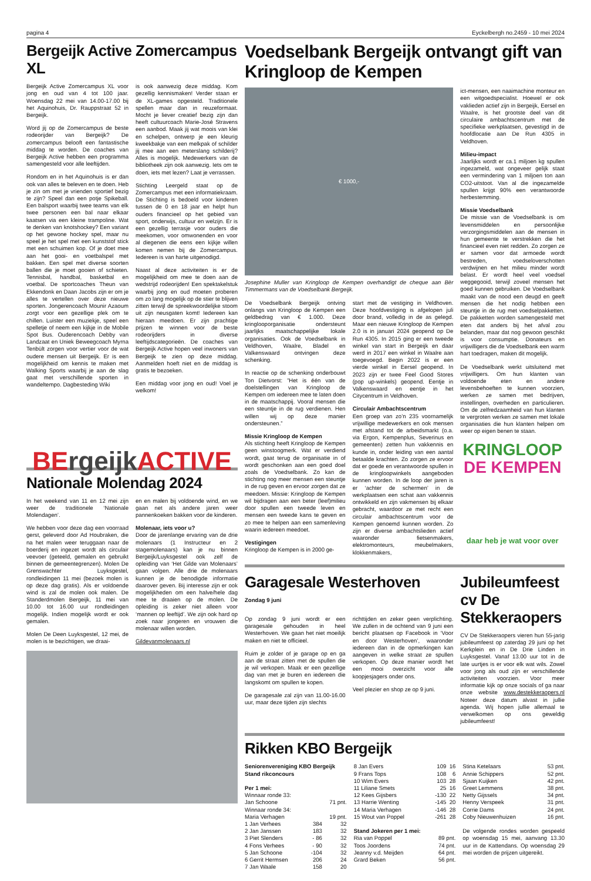pagina 4 Eyckelbergh no.2459 - 10 mei 2024
Bergeijk Active Zomercampus XL
Bergeijk Active Zomercampus XL voor jong en oud van 4 tot 100 jaar. Woensdag 22 mei van 14.00-17.00 bij het Aquinohuis, Dr. Rauppstraat 52 in Bergeijk.
Word jij op de Zomercampus de beste rodeorijder van Bergeijk? De zomercampus belooft een fantastische middag te worden. De coaches van Bergeijk Active hebben een programma samengesteld voor alle leeftijden.
Rondom en in het Aquinohuis is er dan ook van alles te beleven en te doen. Heb je zin om met je vrienden sportief bezig te zijn? Speel dan een potje Spikeball. Een balsport waarbij twee teams van elk twee personen een bal naar elkaar kaatsen via een kleine trampoline. Wat te denken van knotshockey? Een variant op het gewone hockey spel, maar nu speel je het spel met een kunststof stick met een schuimen kop. Of je doet mee aan het gooi- en voetbalspel met bakken. Een spel met diverse soorten ballen die je moet gooien of schieten. Tennisbal, handbal, basketbal en voetbal. De sportcoaches Theun van Ekkendonk en Daan Jacobs zijn er om je alles te vertellen over deze nieuwe sporten. Jongerencoach Mounir Azaoum zorgt voor een gezellige plek om te chillen. Luister een muziekje, speel een spelletje of neem een kijkje in de Mobile Spot Bus. Ouderencoach Debby van Landzaat en Uniek Beweegcoach Myrna Tenbült zorgen voor vertier voor de wat oudere mensen uit Bergeijk. Er is een mogelijkheid om kennis te maken met Walking Sports waarbij je aan de slag gaat met verschillende sporten in wandeltempo. Dagbesteding Wiki
is ook aanwezig deze middag. Kom gezellig kennismaken! Verder staan er de XL-games opgesteld. Traditionele spellen maar dan in reuzeformaat. Mocht je liever creatief bezig zijn dan heeft cultuurcoach Marie-José Stravens een aanbod. Maak jij wat moois van klei en schelpen, ontwerp je een kleurig kweekbakje van een melkpak of schilder jij mee aan een meterslang schilderij? Alles is mogelijk. Medewerkers van de bibliotheek zijn ook aanwezig. Iets om te doen, iets met lezen? Laat je verrassen.
Stichting Leergeld staat op de Zomercampus met een informatiekraam. De Stichting is bedoeld voor kinderen tussen de 0 en 18 jaar en helpt hun ouders financieel op het gebied van sport, onderwijs, cultuur en welzijn. Er is een gezellig terrasje voor ouders die meekomen, voor omwonenden en voor al diegenen die eens een kijkje willen komen nemen bij de Zomercampus. Iedereen is van harte uitgenodigd.
Naast al deze activiteiten is er de mogelijkheid om mee te doen aan de wedstrijd rodeorijden! Een spektakelstuk waarbij jong en oud moeten proberen om zo lang mogelijk op de stier te blijven zitten terwijl de spreekwoordelijke stoom uit zijn neusgaten komt! Iedereen kan hieraan meedoen. Er zijn prachtige prijzen te winnen voor de beste rodeorijders in diverse leeftijdscategorieën. De coaches van Bergeijk Active hopen veel inwoners van Bergeijk te zien op deze middag. Aanmelden hoeft niet en de middag is gratis te bezoeken.
Een middag voor jong en oud! Voel je welkom!
BE rgeijk ACTIVE
Nationale Molendag 2024
In het weekend van 11 en 12 mei zijn weer de traditionele ‘Nationale Molendagen’.
We hebben voor deze dag een voorraad gerst, geleverd door Ad Houbraken, die na het malen weer teruggaan naar de boerderij en ingezet wordt als circulair veevoer (geteeld, gemalen en gebruikt binnen de gemeentegrenzen). Molen De Grenswachter Luyksgestel, rondleidingen 11 mei (bezoek molen is op deze dag gratis). Als er voldoende wind is zal de molen ook malen. De Standerdmolen Bergeijk, 11 mei van 10.00 tot 16.00 uur rondleidingen mogelijk. Indien mogelijk wordt er ook gemalen.
Molen De Deen Luyksgestel, 12 mei, de molen is te bezichtigen, we draai-
en en malen bij voldoende wind, en we gaan net als andere jaren weer pannenkoeken bakken voor de kinderen.
Molenaar, iets voor u?
Door de jarenlange ervaring van de drie molenaars (1 Instructeur en 2 stagemolenaars) kan je nu binnen Bergeijk/Luyksgestel ook zelf de opleiding van ‘Het Gilde van Molenaars’ gaan volgen. Alle drie de molenaars kunnen je de benodigde informatie daarover geven. Bij interesse zijn er ook mogelijkheden om een halve/hele dag mee te draaien op de molen. De opleiding is zeker niet alleen voor ‘mannen op leeftijd’. We zijn ook hard op zoek naar jongeren en vrouwen die molenaar willen worden.
Gildevanmolenaars.nl
Voedselbank Bergeijk ontvangt gift van Kringloop de Kempen
€ 1000,-
Josephine Muller van Kringloop de Kempen overhandigt de cheque aan Bèr Timmermans van de Voedselbank Bergeijk.
De Voedselbank Bergeijk ontving onlangs van Kringloop de Kempen een geldbedrag van € 1.000. Deze kringlooporganisatie ondersteunt jaarlijks maatschappelijke lokale organisaties. Ook de Voedselbank in Veldhoven, Waalre, Bladel en Valkenswaard ontvingen deze schenking.
In reactie op de schenking onderbouwt Ton Dietvorst: ”Het is één van de doelstellingen van Kringloop de Kempen om iedereen mee te laten doen in de maatschappij. Vooral mensen die een steuntje in de rug verdienen. Hen willen wij op deze manier ondersteunen.”
Missie Kringloop de Kempen
Als stichting heeft Kringloop de Kempen geen winstoogmerk. Wat er verdiend wordt, gaat terug de organisatie in of wordt geschonken aan een goed doel zoals de Voedselbank. Zo kan de stichting nog meer mensen een steuntje in de rug geven en ervoor zorgen dat ze meedoen. Missie: Kringloop de Kempen wil bijdragen aan een beter (leef)milieu door spullen een tweede leven en mensen een tweede kans te geven en zo mee te helpen aan een samenleving waarin iedereen meedoet.
Vestigingen
Kringloop de Kempen is in 2000 ge-
start met de vestiging in Veldhoven. Deze hoofdvestiging is afgelopen juli door brand, volledig in de as gelegd. Maar een nieuwe Kringloop de Kempen 2.0 is in januari 2024 geopend op De Run 4305. In 2015 ging er een tweede winkel van start in Bergeijk en daar werd in 2017 een winkel in Waalre aan toegevoegd. Begin 2022 is er een vierde winkel in Eersel geopend. In 2023 zijn er twee Feel Good Stores (pop up-winkels) geopend. Eentje in Valkenswaard en eentje in het Citycentrum in Veldhoven.
Circulair Ambachtscentrum
Een groep van zo’n 235 voornamelijk vrijwillige medewerkers en ook mensen met afstand tot de arbeidsmarkt (o.a. via Ergon, Kempenplus, Severinus en gemeenten) zetten hun vakkennis en kunde in, onder leiding van een aantal betaalde krachten. Zo zorgen ze ervoor dat er goede en verantwoorde spullen in de kringloopwinkels aangeboden kunnen worden. In de loop der jaren is er ‘achter de schermen’ in de werkplaatsen een schat aan vakkennis ontwikkeld en zijn vakmensen bij elkaar gebracht, waardoor ze met recht een circulair ambachtscentrum voor de Kempen genoemd kunnen worden. Zo zijn er diverse ambachtslieden actief waaronder fietsenmakers, elektromonteurs, meubelmakers, klokkenmakers,
ict-mensen, een naaimachine monteur en een witgoedspecialist. Hoewel er ook vaklieden actief zijn in Bergeijk, Eersel en Waalre, is het grootste deel van dit circulaire ambachtscentrum met de specifieke werkplaatsen, gevestigd in de hoofdlocatie aan De Run 4305 in Veldhoven.
Milieu-impact
Jaarlijks wordt er ca.1 miljoen kg spullen ingezameld, wat ongeveer gelijk staat een vermindering van 1 miljoen ton aan CO2-uitstoot. Van al die ingezamelde spullen krijgt 90% een verantwoorde herbestemming.
Missie Voedselbank
De missie van de Voedselbank is om levensmiddelen en persoonlijke verzorgingsmiddelen aan de mensen in hun gemeente te verstrekken die het financieel even niet redden. Zo zorgen ze er samen voor dat armoede wordt bestreden, voedseloverschotten verdwijnen en het milieu minder wordt belast. Er wordt heel veel voedsel weggegooid, terwijl zoveel mensen het goed kunnen gebruiken. De Voedselbank maakt van de nood een deugd en geeft mensen die het nodig hebben een steuntje in de rug met voedselpakketten. De pakketten worden samengesteld met eten dat anders bij het afval zou belanden, maar dat nog gewoon geschikt is voor consumptie. Donateurs en vrijwilligers die de Voedselbank een warm hart toedragen, maken dit mogelijk.
De Voedselbank werkt uitsluitend met vrijwilligers. Om hun klanten van voldoende eten en andere levensbehoeften te kunnen voorzien, werken ze samen met bedrijven, instellingen, overheden en particulieren. Om de zelfredzaamheid van hun klanten te vergroten werken ze samen met lokale organisaties die hun klanten helpen om weer op eigen benen te staan.
KRINGLOOP
DE KEMPEN
daar heb je wat voor over
Garagesale Westerhoven
Zondag 9 juni
Op zondag 9 juni wordt er een garagesale gehouden in heel Westerhoven. We gaan het niet moeilijk maken en niet te officieel.
Ruim je zolder of je garage op en ga aan de straat zitten met de spullen die je wil verkopen. Maak er een gezellige dag van met je buren en iedereen die langskomt om spullen te kopen.
De garagesale zal zijn van 11.00-16.00 uur, maar deze tijden zijn slechts
richttijden en zeker geen verplichting. We zullen in de ochtend van 9 juni een bericht plaatsen op Facebook in ‘Voor en door Westerhoven’, waaronder iedereen dan in de opmerkingen kan aangeven in welke straat ze spullen verkopen. Op deze manier wordt het een mooi overzicht voor alle koopjesjagers onder ons.
Veel plezier en shop ze op 9 juni.
Jubileumfeest cv De Stekkeraopers
CV De Stekkeraopers vieren hun 55-jarig jubileumfeest op zaterdag 29 juni op het Kerkplein en in De Drie Linden in Luyksgestel. Vanaf 13.00 uur tot in de late uurtjes is er voor elk wat wils. Zowel voor jong als oud zijn er verschillende activiteiten voorzien. Voor meer informatie kijk op onze socials of ga naar onze website www.destekkeraopers.nl Noteer deze datum alvast in jullie agenda. Wij hopen jullie allemaal te verwelkomen op ons geweldig jubileumfeest!
Rikken KBO Bergeijk
Seniorenvereniging KBO Bergeijk
Stand rikconcours
Per 1 mei:
| Winnaar ronde 33: | | |
| Jan Schoone | | 71 pnt. |
| Winnaar ronde 34: | | |
| Maria Verhagen | | 19 pnt. |
| 1 Jan Verhees | 384 | 32 |
| 2 Jan Janssen | 183 | 32 |
| 3 Piet Slenders | - 86 | 32 |
| 4 Fons Verhees | - 90 | 32 |
| 5 Jan Schoone | -104 | 32 |
| 6 Gerrit Hermsen | 206 | 24 |
| 7 Jan Waale | 158 | 20 |
| 8 Jan Evers | 109 | 16 |
| 9 Frans Tops | 108 | 6 |
| 10 Wim Evers | 103 | 28 |
| 11 Liliane Smets | 25 | 16 |
| 12 Kees Gijsbers | -130 | 22 |
| 13 Harrie Wenting | -145 | 20 |
| 14 Maria Verhagen | -146 | 28 |
| 15 Wout van Poppel | -261 | 28 |
Stand Jokeren per 1 mei:
| Ria van Poppel | 89 pnt. |
| Toos Joordens | 74 pnt. |
| Jeanny v.d. Meijden | 64 pnt. |
| Grard Beken | 56 pnt. |
| Stina Ketelaars | 53 pnt. |
| Annie Schippers | 52 pnt. |
| Sjaan Kuijken | 42 pnt. |
| Greet Lemmens | 38 pnt. |
| Netty Gijssels | 34 pnt. |
| Henny Verspeek | 31 pnt. |
| Corrie Dams | 24 pnt. |
| Coby Nieuwenhuizen | 16 pnt. |
De volgende rondes worden gespeeld op woensdag 15 mei, aanvang 13.30 uur in de Kattendans. Op woensdag 29 mei worden de prijzen uitgereikt.